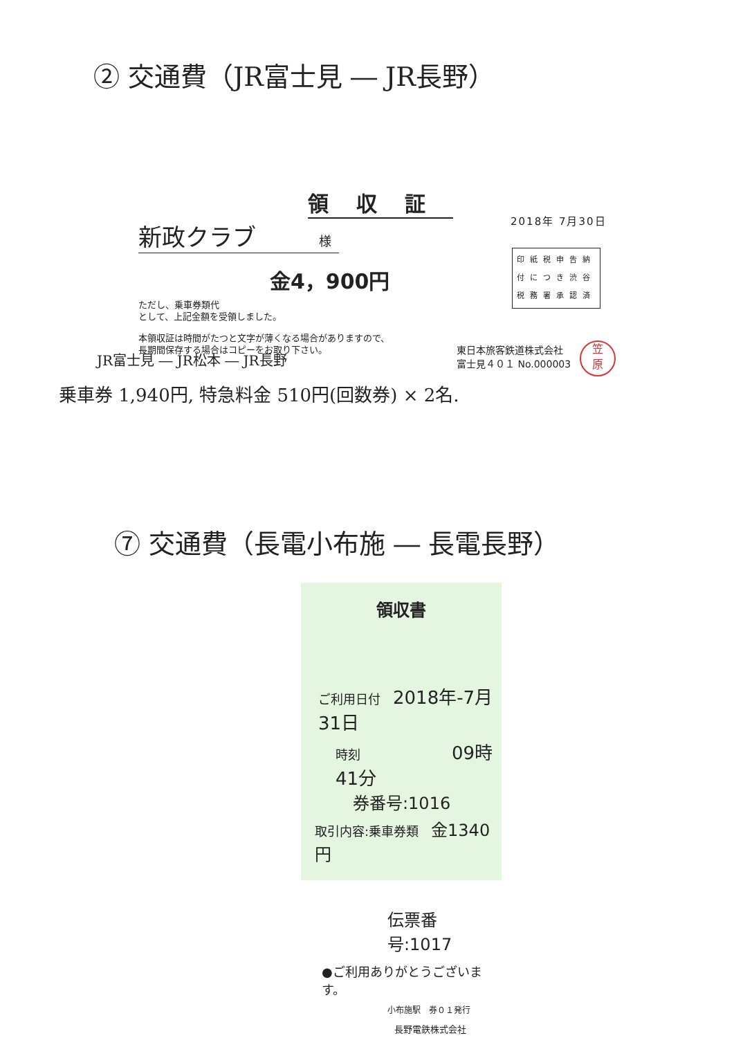② 交通費（JR富士見 ― JR長野）
領収証
新政クラブ 様
金4，900円
ただし、乗車券類代
として、上記金額を受領しました。
本領収証は時間がたつと文字が薄くなる場合がありますので、
長期間保存する場合はコピーをお取り下さい。
2018年 7月30日
印紙税申告納
付につき渋谷
税務署承認済
東日本旅客鉄道株式会社
富士見４０１ No.000003
笠
原
JR富士見 ― JR松本 ― JR長野
乗車券 1,940円, 特急料金 510円(回数券) × 2名.
⑦ 交通費（長電小布施 ― 長電長野）
領収書
ご利用日付　2018年-7月31日
時刻　　　　09時41分
券番号:1016
取引内容:乗車券類　金1340円
伝票番号:1017
●ご利用ありがとうございます。
小布施駅　券０１発行
長野電鉄株式会社